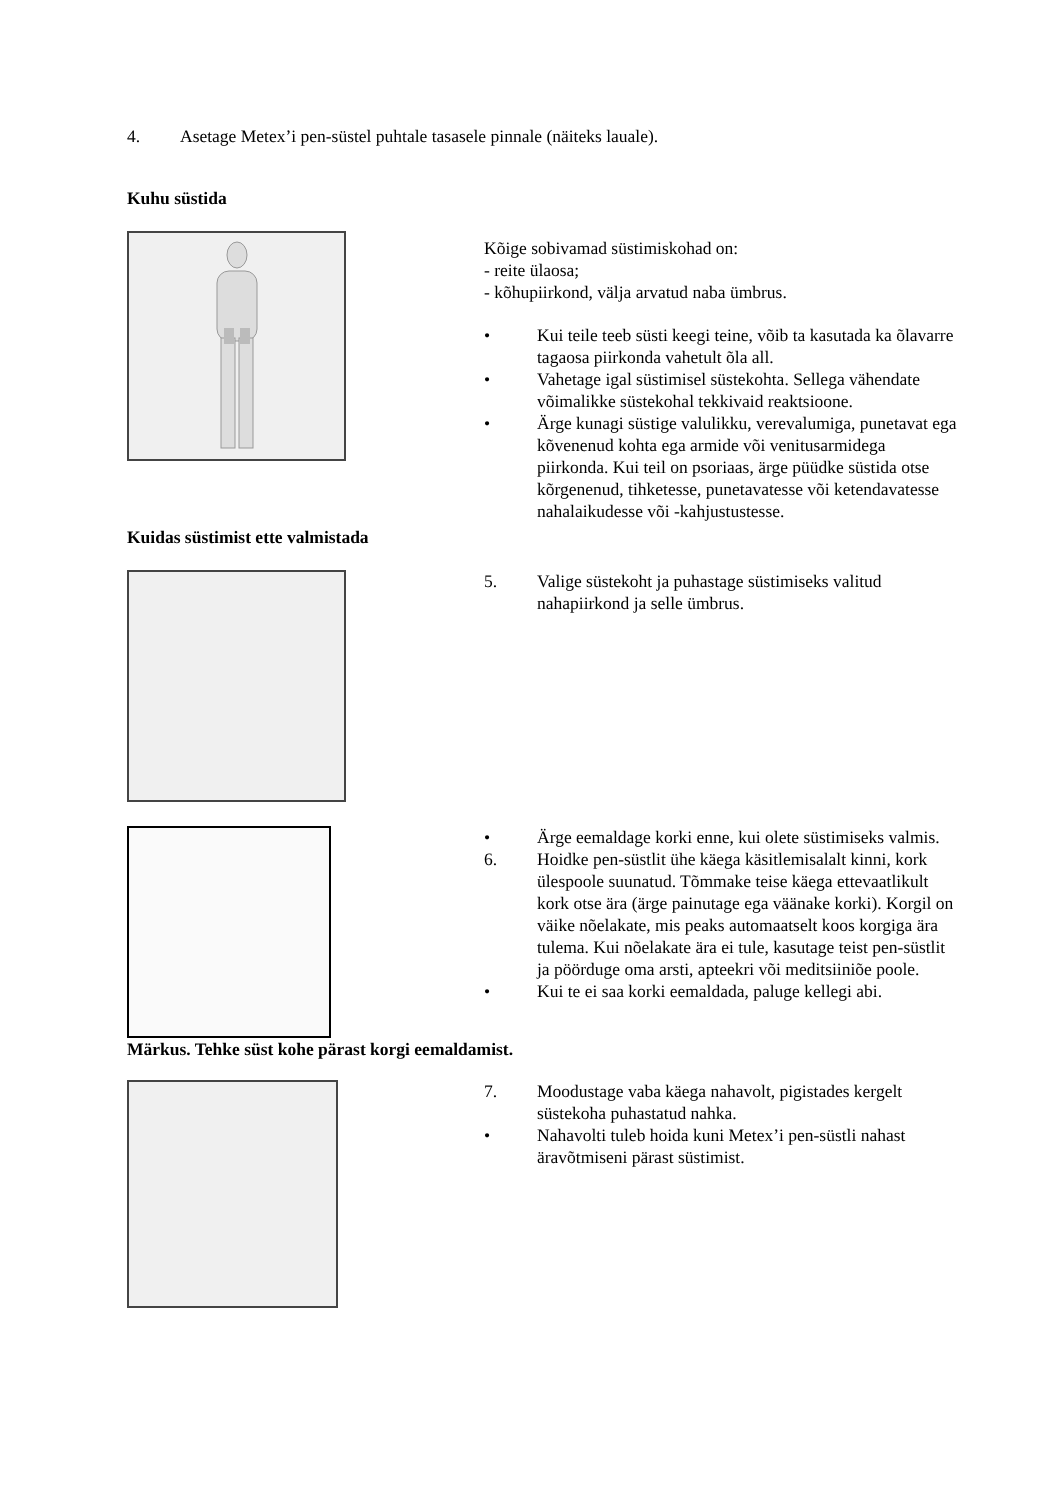4. Asetage Metex’i pen-süstel puhtale tasasele pinnale (näiteks lauale).
Kuhu süstida
Kõige sobivamad süstimiskohad on:
- reite ülaosa;
- kõhupiirkond, välja arvatud naba ümbrus.
• Kui teile teeb süsti keegi teine, võib ta kasutada ka õlavarre tagaosa piirkonda vahetult õla all.
• Vahetage igal süstimisel süstekohta. Sellega vähendate võimalikke süstekohal tekkivaid reaktsioone.
• Ärge kunagi süstige valulikku, verevalumiga, punetavat ega kõvenenud kohta ega armide või venitusarmidega piirkonda. Kui teil on psoriaas, ärge püüdke süstida otse kõrgenenud, tihketesse, punetavatesse või ketendavatesse nahalaikudesse või -kahjustustesse.
Kuidas süstimist ette valmistada
5. Valige süstekoht ja puhastage süstimiseks valitud nahapiirkond ja selle ümbrus.
• Ärge eemaldage korki enne, kui olete süstimiseks valmis.
6. Hoidke pen-süstlit ühe käega käsitlemisalalt kinni, kork ülespoole suunatud. Tõmmake teise käega ettevaatlikult kork otse ära (ärge painutage ega väänake korki). Korgil on väike nõelakate, mis peaks automaatselt koos korgiga ära tulema. Kui nõelakate ära ei tule, kasutage teist pen-süstlit ja pöörduge oma arsti, apteekri või meditsiiniõe poole.
• Kui te ei saa korki eemaldada, paluge kellegi abi.
Märkus. Tehke süst kohe pärast korgi eemaldamist.
7. Moodustage vaba käega nahavolt, pigistades kergelt süstekoha puhastatud nahka.
• Nahavolti tuleb hoida kuni Metex’i pen-süstli nahast äravõtmiseni pärast süstimist.